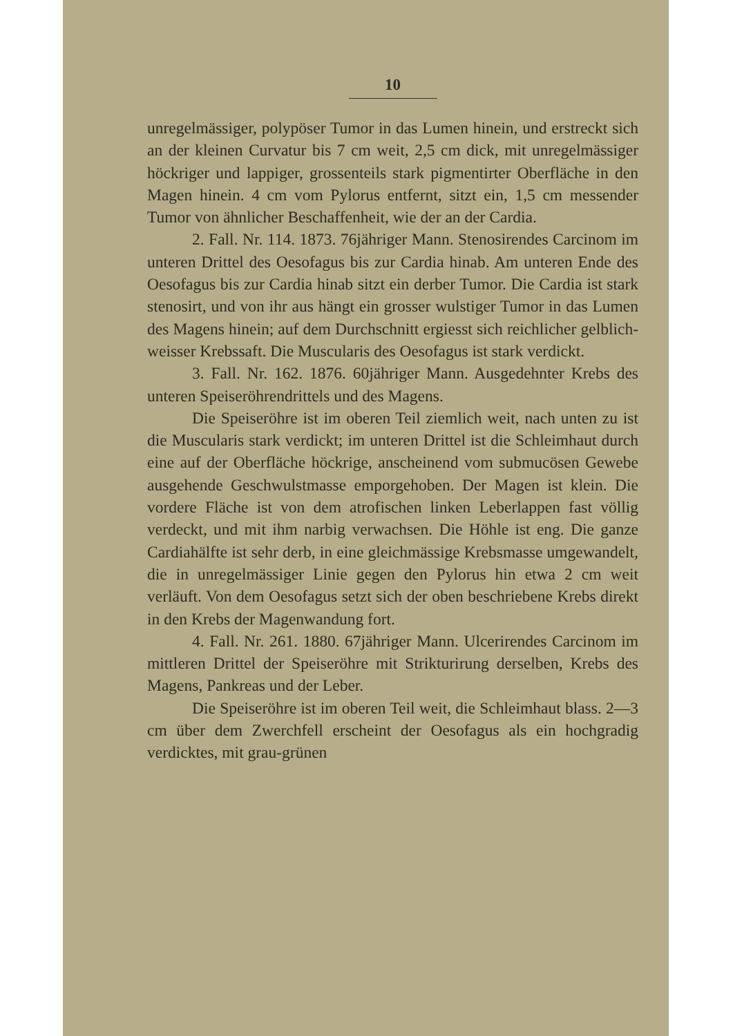10
unregelmässiger, polypöser Tumor in das Lumen hinein, und erstreckt sich an der kleinen Curvatur bis 7 cm weit, 2,5 cm dick, mit unregelmässiger höckriger und lappiger, grossenteils stark pigmentirter Oberfläche in den Magen hinein. 4 cm vom Pylorus entfernt, sitzt ein, 1,5 cm messender Tumor von ähnlicher Beschaffenheit, wie der an der Cardia.
2. Fall. Nr. 114. 1873. 76jähriger Mann. Stenosirendes Carcinom im unteren Drittel des Oesofagus bis zur Cardia hinab. Am unteren Ende des Oesofagus bis zur Cardia hinab sitzt ein derber Tumor. Die Cardia ist stark stenosirt, und von ihr aus hängt ein grosser wulstiger Tumor in das Lumen des Magens hinein; auf dem Durchschnitt ergiesst sich reichlicher gelblich-weisser Krebssaft. Die Muscularis des Oesofagus ist stark verdickt.
3. Fall. Nr. 162. 1876. 60jähriger Mann. Ausgedehnter Krebs des unteren Speiseröhrendrittels und des Magens.
Die Speiseröhre ist im oberen Teil ziemlich weit, nach unten zu ist die Muscularis stark verdickt; im unteren Drittel ist die Schleimhaut durch eine auf der Oberfläche höckrige, anscheinend vom submucösen Gewebe ausgehende Geschwulstmasse emporgehoben. Der Magen ist klein. Die vordere Fläche ist von dem atrofischen linken Leberlappen fast völlig verdeckt, und mit ihm narbig verwachsen. Die Höhle ist eng. Die ganze Cardiahälfte ist sehr derb, in eine gleichmässige Krebsmasse umgewandelt, die in unregelmässiger Linie gegen den Pylorus hin etwa 2 cm weit verläuft. Von dem Oesofagus setzt sich der oben beschriebene Krebs direkt in den Krebs der Magenwandung fort.
4. Fall. Nr. 261. 1880. 67jähriger Mann. Ulcerirendes Carcinom im mittleren Drittel der Speiseröhre mit Strikturirung derselben, Krebs des Magens, Pankreas und der Leber.
Die Speiseröhre ist im oberen Teil weit, die Schleimhaut blass. 2—3 cm über dem Zwerchfell erscheint der Oesofagus als ein hochgradig verdicktes, mit grau-grünen